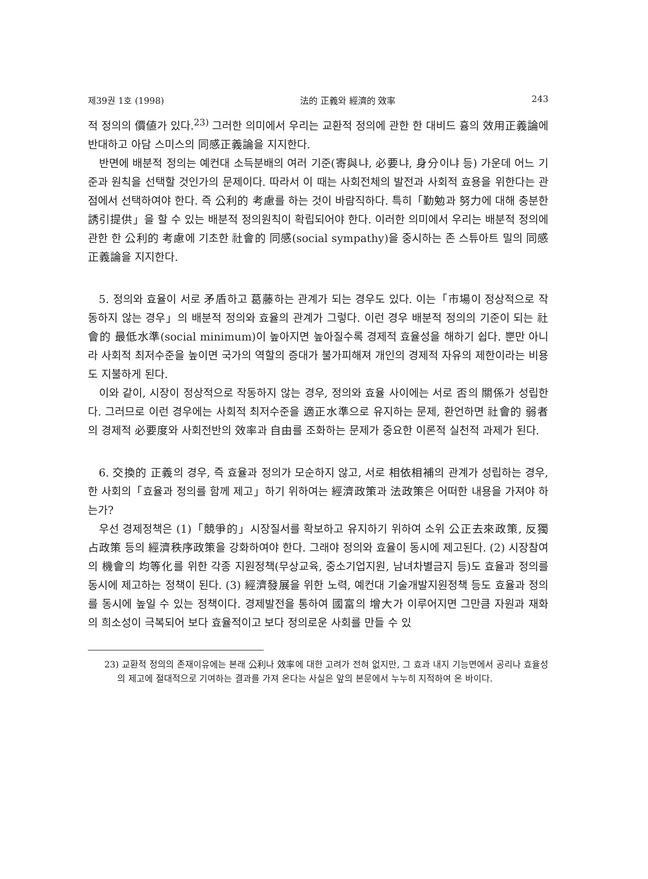제39권 1호 (1998) 法的 正義와 經濟的 效率 243
적 정의의 價値가 있다.<sup>23)</sup> 그러한 의미에서 우리는 교환적 정의에 관한 한 대비드 흄의 效用正義論에 반대하고 아담 스미스의 同感正義論을 지지한다.
반면에 배분적 정의는 예컨대 소득분배의 여러 기준(寄與냐, 必要냐, 身分이냐 등) 가운데 어느 기준과 원칙을 선택할 것인가의 문제이다. 따라서 이 때는 사회전체의 발전과 사회적 효용을 위한다는 관점에서 선택하여야 한다. 즉 公利的 考慮를 하는 것이 바람직하다. 특히「勤勉과 努力에 대해 충분한 誘引提供」을 할 수 있는 배분적 정의원칙이 확립되어야 한다. 이러한 의미에서 우리는 배분적 정의에 관한 한 公利的 考慮에 기초한 社會的 同感(social sympathy)을 중시하는 존 스튜아트 밀의 同感正義論을 지지한다.
5. 정의와 효율이 서로 矛盾하고 葛藤하는 관계가 되는 경우도 있다. 이는「市場이 정상적으로 작동하지 않는 경우」의 배분적 정의와 효율의 관계가 그렇다. 이런 경우 배분적 정의의 기준이 되는 社會的 最低水準(social minimum)이 높아지면 높아질수록 경제적 효율성을 해하기 쉽다. 뿐만 아니라 사회적 최저수준을 높이면 국가의 역할의 증대가 불가피해져 개인의 경제적 자유의 제한이라는 비용도 지불하게 된다.
이와 같이, 시장이 정상적으로 작동하지 않는 경우, 정의와 효율 사이에는 서로 否의 關係가 성립한다. 그러므로 이런 경우에는 사회적 최저수준을 適正水準으로 유지하는 문제, 환언하면 社會的 弱者의 경제적 必要度와 사회전반의 效率과 自由를 조화하는 문제가 중요한 이론적 실천적 과제가 된다.
6. 交換的 正義의 경우, 즉 효율과 정의가 모순하지 않고, 서로 相依相補의 관계가 성립하는 경우, 한 사회의「효율과 정의를 함께 제고」하기 위하여는 經濟政策과 法政策은 어떠한 내용을 가져야 하는가?
우선 경제정책은 (1)「競爭的」시장질서를 확보하고 유지하기 위하여 소위 公正去來政策, 反獨占政策 등의 經濟秩序政策을 강화하여야 한다. 그래야 정의와 효율이 동시에 제고된다. (2) 시장참여의 機會의 均等化를 위한 각종 지원정책(무상교육, 중소기업지원, 남녀차별금지 등)도 효율과 정의를 동시에 제고하는 정책이 된다. (3) 經濟發展을 위한 노력, 예컨대 기술개발지원정책 등도 효율과 정의를 동시에 높일 수 있는 정책이다. 경제발전을 통하여 國富의 增大가 이루어지면 그만큼 자원과 재화의 희소성이 극복되어 보다 효율적이고 보다 정의로운 사회를 만들 수 있
23) 교환적 정의의 존재이유에는 본래 公利나 效率에 대한 고려가 전혀 없지만, 그 효과 내지 기능면에서 공리나 효율성의 제고에 절대적으로 기여하는 결과를 가져 온다는 사실은 앞의 본문에서 누누히 지적하여 온 바이다.